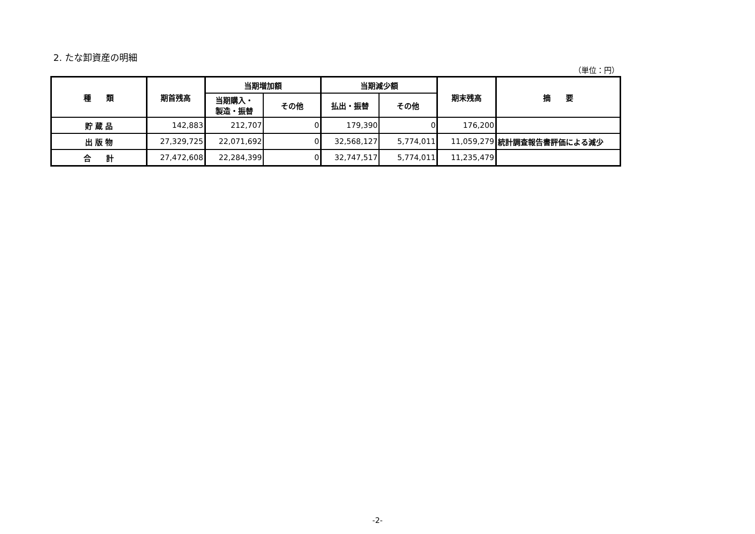2. たな卸資産の明細
（単位：円）
| 種 類 | 期首残高 | 当期増加額 | | 当期減少額 | | 期末残高 | 摘 要 |
| --- | --- | --- | --- | --- | --- | --- | --- |
| | | 当期購入・ 製造・振替 | その他 | 払出・振替 | その他 | | |
| 貯 蔵 品 | 142,883 | 212,707 | 0 | 179,390 | 0 | 176,200 | |
| 出 版 物 | 27,329,725 | 22,071,692 | 0 | 32,568,127 | 5,774,011 | 11,059,279 | 統計調査報告書評価による減少 |
| 合 計 | 27,472,608 | 22,284,399 | 0 | 32,747,517 | 5,774,011 | 11,235,479 | |
-2-